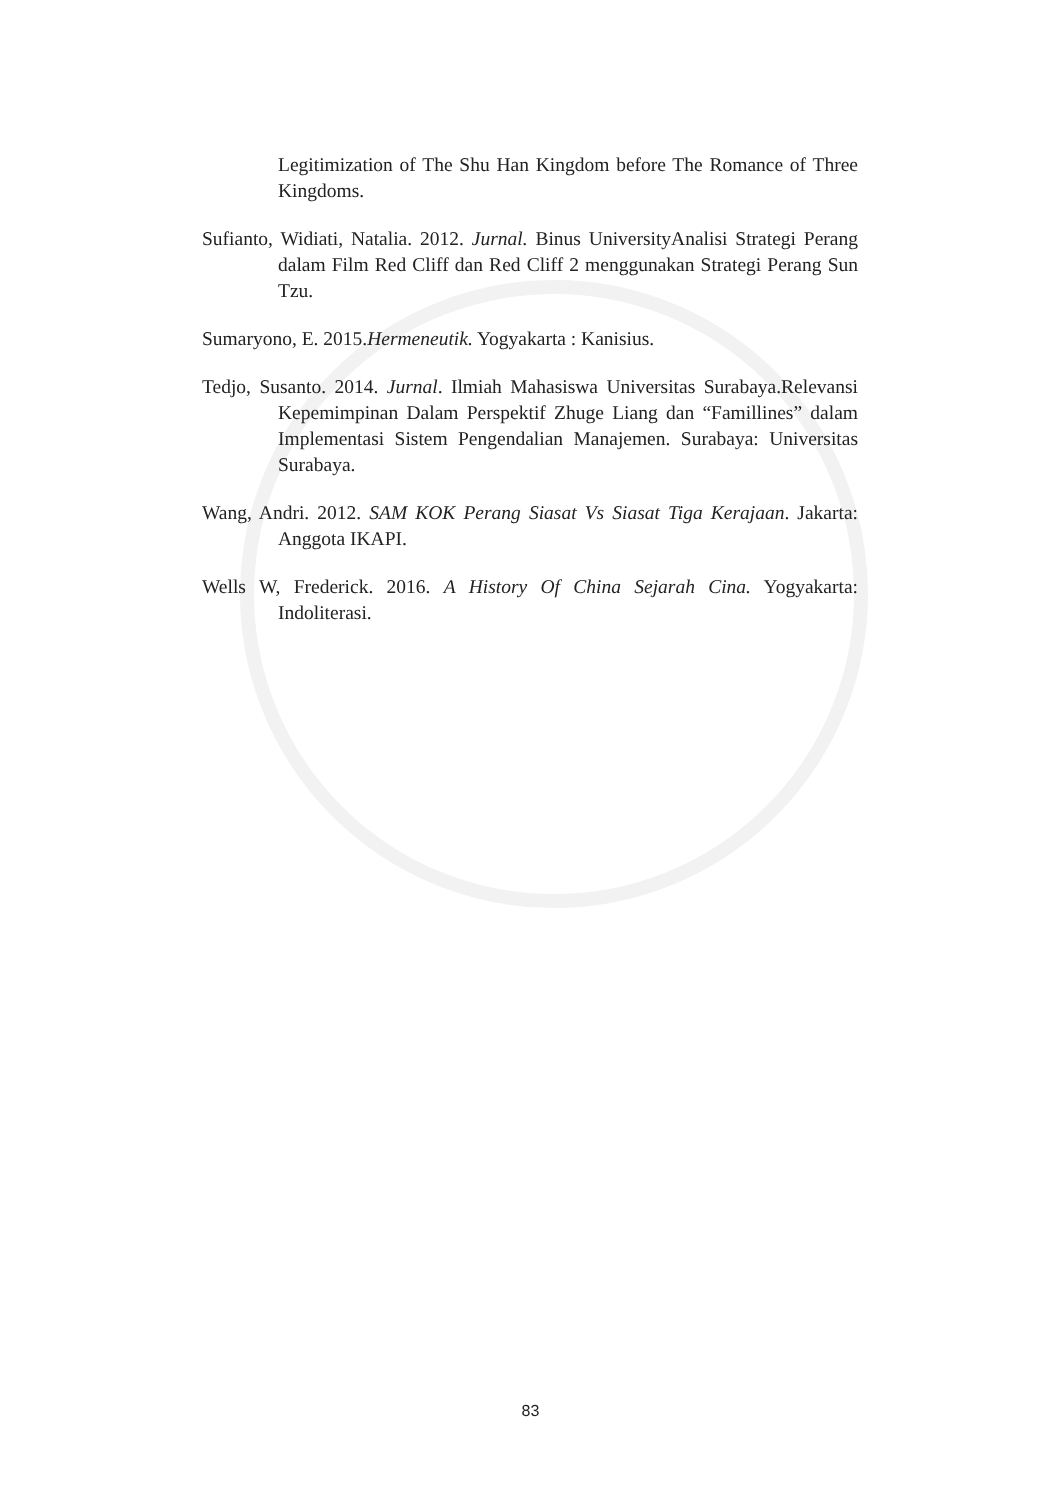Legitimization of The Shu Han Kingdom before The Romance of Three Kingdoms.
Sufianto, Widiati, Natalia. 2012. Jurnal. Binus UniversityAnalisi Strategi Perang dalam Film Red Cliff dan Red Cliff 2 menggunakan Strategi Perang Sun Tzu.
Sumaryono, E. 2015.Hermeneutik. Yogyakarta : Kanisius.
Tedjo, Susanto. 2014. Jurnal. Ilmiah Mahasiswa Universitas Surabaya.Relevansi Kepemimpinan Dalam Perspektif Zhuge Liang dan “Famillines” dalam Implementasi Sistem Pengendalian Manajemen. Surabaya: Universitas Surabaya.
Wang, Andri. 2012. SAM KOK Perang Siasat Vs Siasat Tiga Kerajaan. Jakarta: Anggota IKAPI.
Wells W, Frederick. 2016. A History Of China Sejarah Cina. Yogyakarta: Indoliterasi.
83